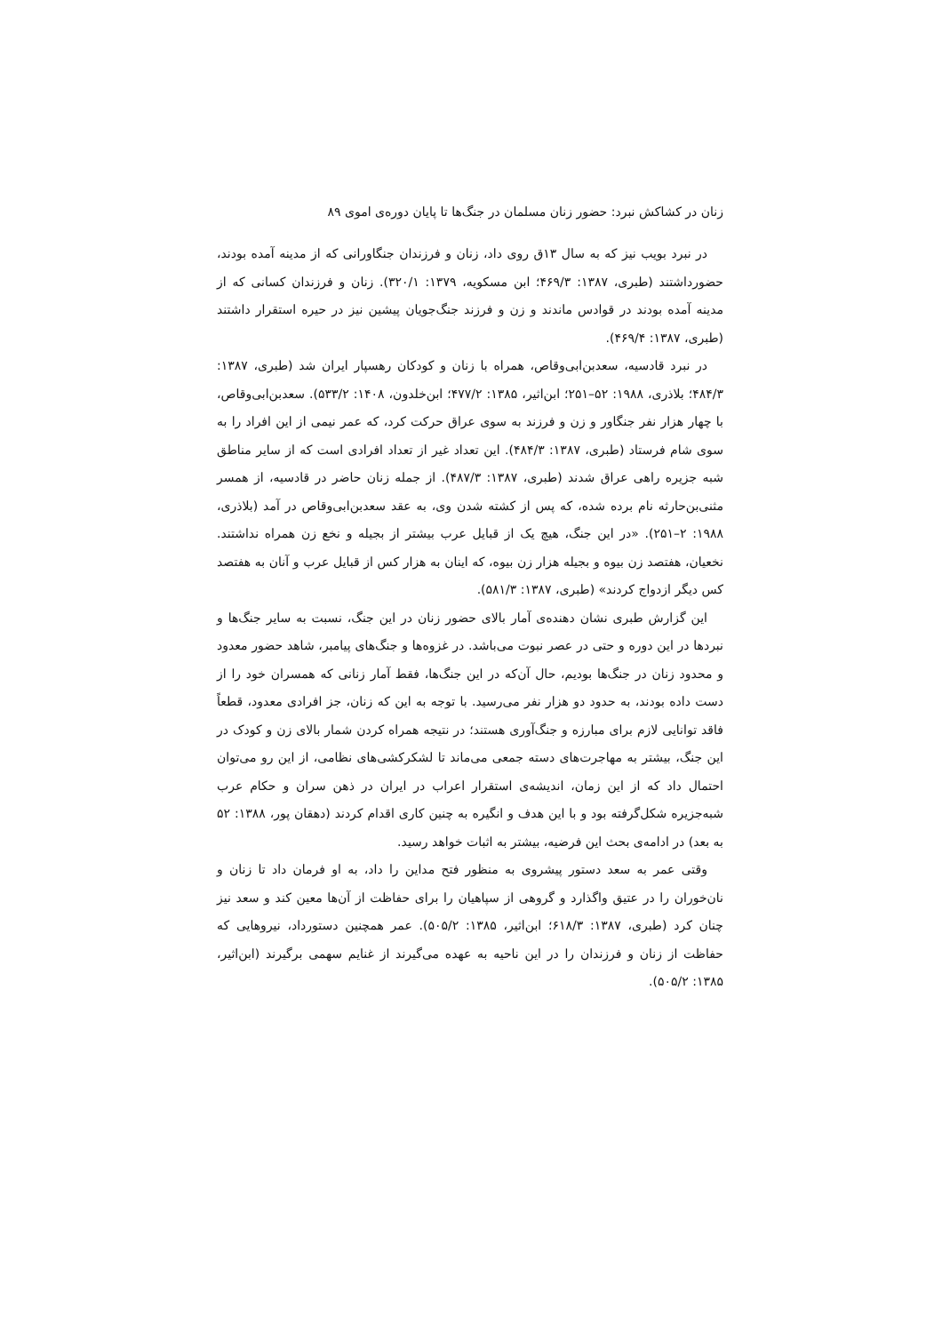زنان در کشاکش نبرد: حضور زنان مسلمان در جنگ‌ها تا پایان دوره‌ی اموی ۸۹
در نبرد بویب نیز که به سال ۱۳ق روی داد، زنان و فرزندان جنگاورانی که از مدینه آمده بودند، حضورداشتند (طبری، ۱۳۸۷: ۴۶۹/۳؛ ابن مسکویه، ۱۳۷۹: ۳۲۰/۱). زنان و فرزندان کسانی که از مدینه آمده بودند در قوادس ماندند و زن و فرزند جنگ‌جویان پیشین نیز در حیره استقرار داشتند (طبری، ۱۳۸۷: ۴۶۹/۴).
در نبرد قادسیه، سعدبن‌ابی‌وقاص، همراه با زنان و کودکان رهسپار ایران شد (طبری، ۱۳۸۷: ۴۸۴/۳؛ بلاذری، ۱۹۸۸: ۵۲–۲۵۱؛ ابن‌اثیر، ۱۳۸۵: ۴۷۷/۲؛ ابن‌خلدون، ۱۴۰۸: ۵۳۳/۲). سعدبن‌ابی‌وقاص، با چهار هزار نفر جنگاور و زن و فرزند به سوی عراق حرکت کرد، که عمر نیمی از این افراد را به سوی شام فرستاد (طبری، ۱۳۸۷: ۴۸۴/۳). این تعداد غیر از تعداد افرادی است که از سایر مناطق شبه جزیره راهی عراق شدند (طبری، ۱۳۸۷: ۴۸۷/۳). از جمله زنان حاضر در قادسیه، از همسر مثنی‌بن‌حارثه نام برده شده، که پس از کشته شدن وی، به عقد سعدبن‌ابی‌وقاص در آمد (بلاذری، ۱۹۸۸: ۲–۲۵۱). «در این جنگ، هیچ یک از قبایل عرب بیشتر از بجیله و نخع زن همراه نداشتند. نخعیان، هفتصد زن بیوه و بجیله هزار زن بیوه، که اینان به هزار کس از قبایل عرب و آنان به هفتصد کس دیگر ازدواج کردند» (طبری، ۱۳۸۷: ۵۸۱/۳).
این گزارش طبری نشان دهنده‌ی آمار بالای حضور زنان در این جنگ، نسبت به سایر جنگ‌ها و نبردها در این دوره و حتی در عصر نبوت می‌باشد. در غزوه‌ها و جنگ‌های پیامبر، شاهد حضور معدود و محدود زنان در جنگ‌ها بودیم، حال آن‌که در این جنگ‌ها، فقط آمار زنانی که همسران خود را از دست داده بودند، به حدود دو هزار نفر می‌رسید. با توجه به این که زنان، جز افرادی معدود، قطعاً فاقد توانایی لازم برای مبارزه و جنگ‌آوری هستند؛ در نتیجه همراه کردن شمار بالای زن و کودک در این جنگ، بیشتر به مهاجرت‌های دسته جمعی می‌ماند تا لشکرکشی‌های نظامی، از این رو می‌توان احتمال داد که از این زمان، اندیشه‌ی استقرار اعراب در ایران در ذهن سران و حکام عرب شبه‌جزیره شکل‌گرفته بود و با این هدف و انگیره به چنین کاری اقدام کردند (دهقان پور، ۱۳۸۸: ۵۲ به بعد) در ادامه‌ی بحث این فرضیه، بیشتر به اثبات خواهد رسید.
وقتی عمر به سعد دستور پیشروی به منظور فتح مداین را داد، به او فرمان داد تا زنان و نان‌خوران را در عتیق واگذارد و گروهی از سپاهیان را برای حفاظت از آن‌ها معین کند و سعد نیز چنان کرد (طبری، ۱۳۸۷: ۶۱۸/۳؛ ابن‌اثیر، ۱۳۸۵: ۵۰۵/۲). عمر همچنین دستورداد، نیروهایی که حفاظت از زنان و فرزندان را در این ناحیه به عهده می‌گیرند از غنایم سهمی برگیرند (ابن‌اثیر، ۱۳۸۵: ۵۰۵/۲).